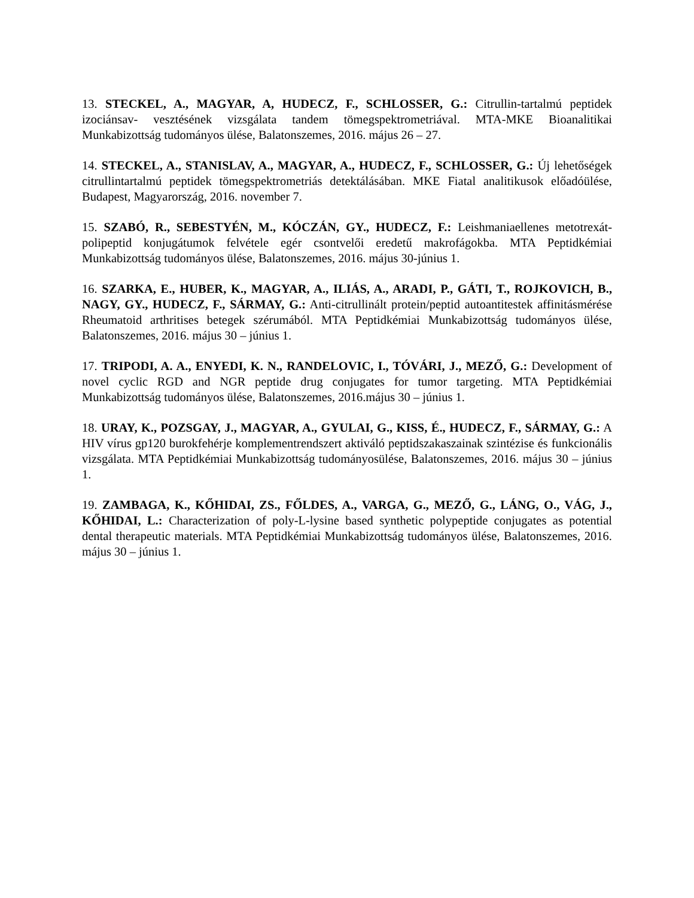13. STECKEL, A., MAGYAR, A, HUDECZ, F., SCHLOSSER, G.: Citrullin-tartalmú peptidek izociánsav- vesztésének vizsgálata tandem tömegspektrometriával. MTA-MKE Bioanalitikai Munkabizottság tudományos ülése, Balatonszemes, 2016. május 26 – 27.
14. STECKEL, A., STANISLAV, A., MAGYAR, A., HUDECZ, F., SCHLOSSER, G.: Új lehetőségek citrullintartalmú peptidek tömegspektrometriás detektálásában. MKE Fiatal analitikusok előadóülése, Budapest, Magyarország, 2016. november 7.
15. SZABÓ, R., SEBESTYÉN, M., KÓCZÁN, GY., HUDECZ, F.: Leishmaniaellenes metotrexát-polipeptid konjugátumok felvétele egér csontvelői eredetű makrofágokba. MTA Peptidkémiai Munkabizottság tudományos ülése, Balatonszemes, 2016. május 30-június 1.
16. SZARKA, E., HUBER, K., MAGYAR, A., ILIÁS, A., ARADI, P., GÁTI, T., ROJKOVICH, B., NAGY, GY., HUDECZ, F., SÁRMAY, G.: Anti-citrullinált protein/peptid autoantitestek affinitásmérése Rheumatoid arthritises betegek szérumából. MTA Peptidkémiai Munkabizottság tudományos ülése, Balatonszemes, 2016. május 30 – június 1.
17. TRIPODI, A. A., ENYEDI, K. N., RANDELOVIC, I., TÓVÁRI, J., MEZŐ, G.: Development of novel cyclic RGD and NGR peptide drug conjugates for tumor targeting. MTA Peptidkémiai Munkabizottság tudományos ülése, Balatonszemes, 2016.május 30 – június 1.
18. URAY, K., POZSGAY, J., MAGYAR, A., GYULAI, G., KISS, É., HUDECZ, F., SÁRMAY, G.: A HIV vírus gp120 burokfehérje komplementrendszert aktiváló peptidszakaszainak szintézise és funkcionális vizsgálata. MTA Peptidkémiai Munkabizottság tudományosülése, Balatonszemes, 2016. május 30 – június 1.
19. ZAMBAGA, K., KŐHIDAI, ZS., FŐLDES, A., VARGA, G., MEZŐ, G., LÁNG, O., VÁG, J., KŐHIDAI, L.: Characterization of poly-L-lysine based synthetic polypeptide conjugates as potential dental therapeutic materials. MTA Peptidkémiai Munkabizottság tudományos ülése, Balatonszemes, 2016. május 30 – június 1.